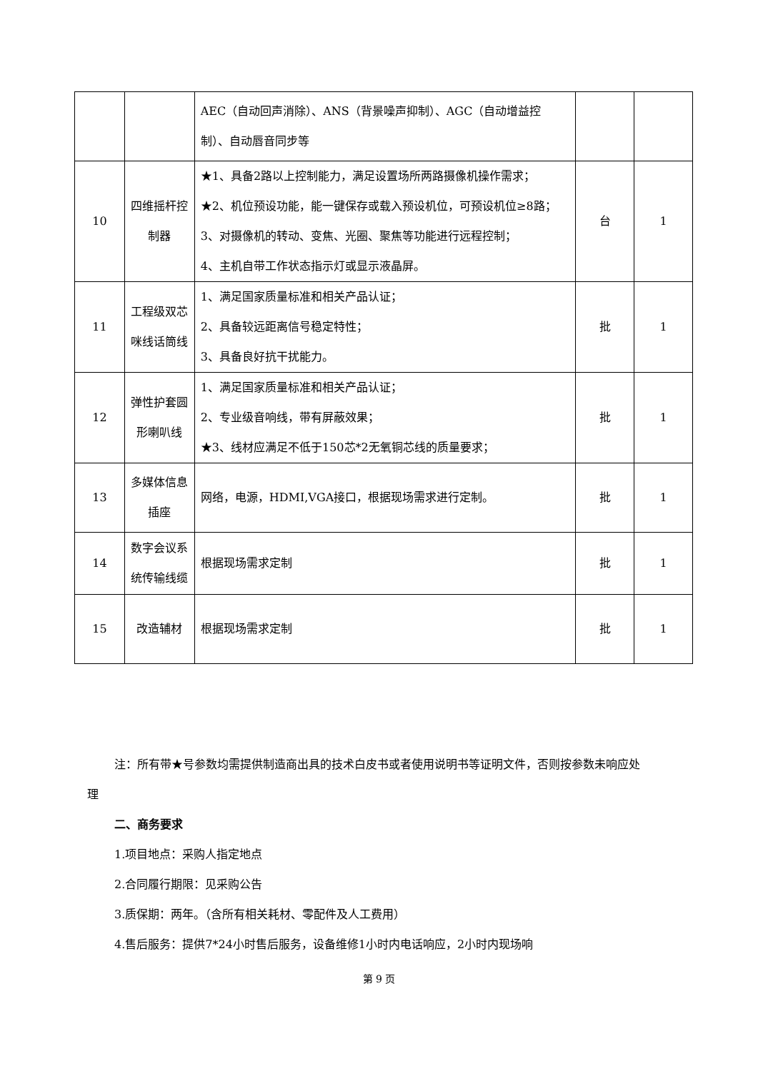| | | AEC（自动回声消除）、ANS（背景噪声抑制）、AGC（自动增益控制）、自动唇音同步等 | | |
| 10 | 四维摇杆控制器 | ★1、具备2路以上控制能力，满足设置场所两路摄像机操作需求； ★2、机位预设功能，能一键保存或载入预设机位，可预设机位≥8路； 3、对摄像机的转动、变焦、光圈、聚焦等功能进行远程控制； 4、主机自带工作状态指示灯或显示液晶屏。 | 台 | 1 |
| 11 | 工程级双芯咪线话筒线 | 1、满足国家质量标准和相关产品认证； 2、具备较远距离信号稳定特性； 3、具备良好抗干扰能力。 | 批 | 1 |
| 12 | 弹性护套圆形喇叭线 | 1、满足国家质量标准和相关产品认证； 2、专业级音响线，带有屏蔽效果； ★3、线材应满足不低于150芯*2无氧铜芯线的质量要求； | 批 | 1 |
| 13 | 多媒体信息插座 | 网络，电源，HDMI,VGA接口，根据现场需求进行定制。 | 批 | 1 |
| 14 | 数字会议系统传输线缆 | 根据现场需求定制 | 批 | 1 |
| 15 | 改造辅材 | 根据现场需求定制 | 批 | 1 |
注：所有带★号参数均需提供制造商出具的技术白皮书或者使用说明书等证明文件，否则按参数未响应处理
二、商务要求
1.项目地点：采购人指定地点
2.合同履行期限：见采购公告
3.质保期：两年。（含所有相关耗材、零配件及人工费用）
4.售后服务：提供7*24小时售后服务，设备维修1小时内电话响应，2小时内现场响
第 9 页